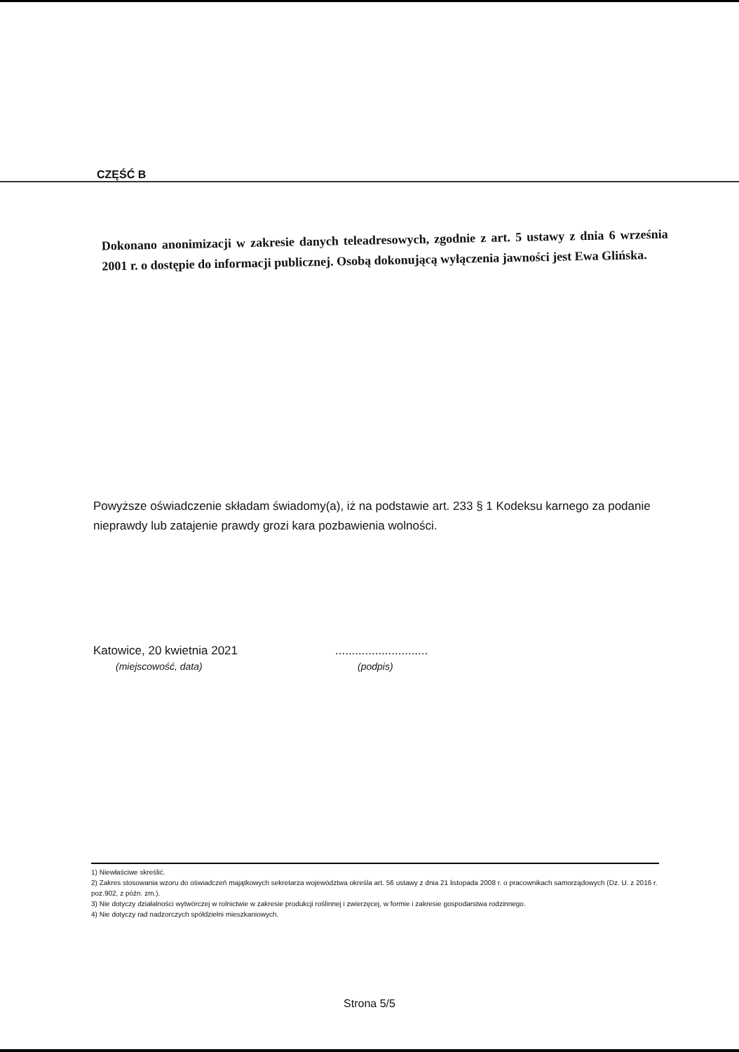CZĘŚĆ B
Dokonano anonimizacji w zakresie danych teleadresowych, zgodnie z art. 5 ustawy z dnia 6 września 2001 r. o dostępie do informacji publicznej. Osobą dokonującą wyłączenia jawności jest Ewa Glińska.
Powyższe oświadczenie składam świadomy(a), iż na podstawie art. 233 § 1 Kodeksu karnego za podanie nieprawdy lub zatajenie prawdy grozi kara pozbawienia wolności.
Katowice, 20 kwietnia 2021
(miejscowość, data)
............................
(podpis)
1) Niewłaściwe skreślić.
2) Zakres stosowania wzoru do oświadczeń majątkowych sekretarza województwa określa art. 56 ustawy z dnia 21 listopada 2008 r. o pracownikach samorządowych (Dz. U. z 2016 r. poz.902, z późn. zm.).
3) Nie dotyczy działalności wytwórczej w rolnictwie w zakresie produkcji roślinnej i zwierzęcej, w formie i zakresie gospodarstwa rodzinnego.
4) Nie dotyczy rad nadzorczych spółdzielni mieszkaniowych.
Strona 5/5